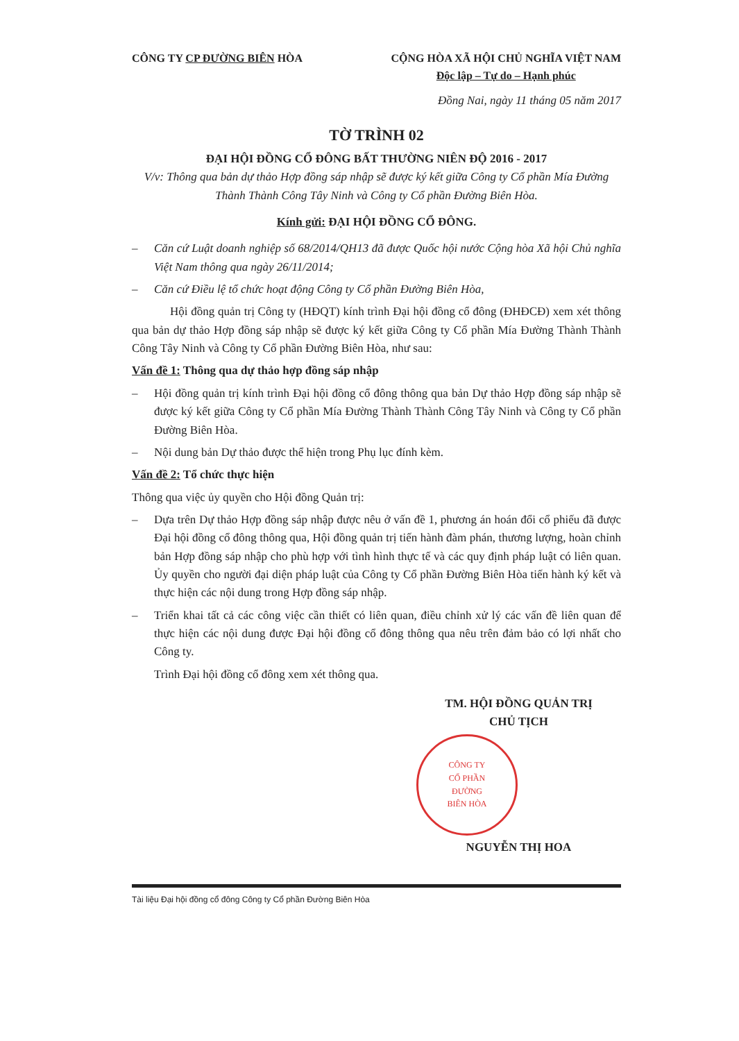CÔNG TY CP ĐƯỜNG BIÊN HÒA CỘNG HÒA XÃ HỘI CHỦ NGHĨA VIỆT NAM
Độc lập – Tự do – Hạnh phúc
Đồng Nai, ngày 11 tháng 05 năm 2017
TỜ TRÌNH 02
ĐẠI HỘI ĐỒNG CỔ ĐÔNG BẤT THƯỜNG NIÊN ĐỘ 2016 - 2017
V/v: Thông qua bản dự thảo Hợp đồng sáp nhập sẽ được ký kết giữa Công ty Cổ phần Mía Đường Thành Thành Công Tây Ninh và Công ty Cổ phần Đường Biên Hòa.
Kính gửi: ĐẠI HỘI ĐỒNG CỔ ĐÔNG.
– Căn cứ Luật doanh nghiệp số 68/2014/QH13 đã được Quốc hội nước Cộng hòa Xã hội Chủ nghĩa Việt Nam thông qua ngày 26/11/2014;
– Căn cứ Điều lệ tổ chức hoạt động Công ty Cổ phần Đường Biên Hòa,
Hội đồng quản trị Công ty (HĐQT) kính trình Đại hội đồng cổ đông (ĐHĐCĐ) xem xét thông qua bản dự thảo Hợp đồng sáp nhập sẽ được ký kết giữa Công ty Cổ phần Mía Đường Thành Thành Công Tây Ninh và Công ty Cổ phần Đường Biên Hòa, như sau:
Vấn đề 1: Thông qua dự thảo hợp đồng sáp nhập
– Hội đồng quản trị kính trình Đại hội đồng cổ đông thông qua bản Dự thảo Hợp đồng sáp nhập sẽ được ký kết giữa Công ty Cổ phần Mía Đường Thành Thành Công Tây Ninh và Công ty Cổ phần Đường Biên Hòa.
– Nội dung bản Dự thảo được thể hiện trong Phụ lục đính kèm.
Vấn đề 2: Tổ chức thực hiện
Thông qua việc ủy quyền cho Hội đồng Quản trị:
– Dựa trên Dự thảo Hợp đồng sáp nhập được nêu ở vấn đề 1, phương án hoán đổi cổ phiếu đã được Đại hội đồng cổ đông thông qua, Hội đồng quản trị tiến hành đàm phán, thương lượng, hoàn chỉnh bản Hợp đồng sáp nhập cho phù hợp với tình hình thực tế và các quy định pháp luật có liên quan. Ủy quyền cho người đại diện pháp luật của Công ty Cổ phần Đường Biên Hòa tiến hành ký kết và thực hiện các nội dung trong Hợp đồng sáp nhập.
– Triển khai tất cả các công việc cần thiết có liên quan, điều chỉnh xử lý các vấn đề liên quan để thực hiện các nội dung được Đại hội đồng cổ đông thông qua nêu trên đảm bảo có lợi nhất cho Công ty.
Trình Đại hội đồng cổ đông xem xét thông qua.
TM. HỘI ĐỒNG QUẢN TRỊ
CHỦ TỊCH
CÔNG TY
CỔ PHẦN
ĐƯỜNG
BIÊN HÒA
NGUYỄN THỊ HOA
Tài liệu Đại hội đồng cổ đông Công ty Cổ phần Đường Biên Hòa